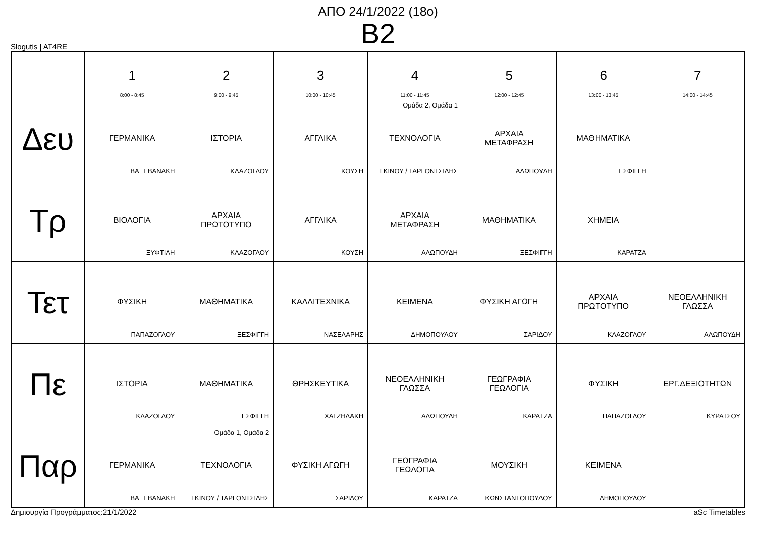ΑΠΟ 24/1/2022 (18ο)
Β2
Slogutis | AT4RE
| | 1 8:00 - 8:45 | 2 9:00 - 9:45 | 3 10:00 - 10:45 | 4 11:00 - 11:45 | 5 12:00 - 12:45 | 6 13:00 - 13:45 | 7 14:00 - 14:45 |
| --- | --- | --- | --- | --- | --- | --- | --- |
| Δευ | ΓΕΡΜΑΝΙΚΑ ΒΑΞΕΒΑΝΑΚΗ | ΙΣΤΟΡΙΑ ΚΛΑΖΟΓΛΟΥ | ΑΓΓΛΙΚΑ ΚΟΥΣΗ | Ομάδα 2, Ομάδα 1 ΤΕΧΝΟΛΟΓΙΑ ΓΚΙΝΟΥ / ΤΑΡΓΟΝΤΣΙΔΗΣ | ΑΡΧΑΙΑ ΜΕΤΑΦΡΑΣΗ ΑΛΩΠΟΥΔΗ | ΜΑΘΗΜΑΤΙΚΑ ΞΕΣΦΙΓΓΗ | |
| Τρ | ΒΙΟΛΟΓΙΑ ΞΥΦΤΙΛΗ | ΑΡΧΑΙΑ ΠΡΩΤΟΤΥΠΟ ΚΛΑΖΟΓΛΟΥ | ΑΓΓΛΙΚΑ ΚΟΥΣΗ | ΑΡΧΑΙΑ ΜΕΤΑΦΡΑΣΗ ΑΛΩΠΟΥΔΗ | ΜΑΘΗΜΑΤΙΚΑ ΞΕΣΦΙΓΓΗ | ΧΗΜΕΙΑ ΚΑΡΑΤΖΑ | |
| Τετ | ΦΥΣΙΚΗ ΠΑΠΑΖΟΓΛΟΥ | ΜΑΘΗΜΑΤΙΚΑ ΞΕΣΦΙΓΓΗ | ΚΑΛΛΙΤΕΧΝΙΚΑ ΝΑΣΕΛΑΡΗΣ | ΚΕΙΜΕΝΑ ΔΗΜΟΠΟΥΛΟΥ | ΦΥΣΙΚΗ ΑΓΩΓΗ ΣΑΡΙΔΟΥ | ΑΡΧΑΙΑ ΠΡΩΤΟΤΥΠΟ ΚΛΑΖΟΓΛΟΥ | ΝΕΟΕΛΛΗΝΙΚΗ ΓΛΩΣΣΑ ΑΛΩΠΟΥΔΗ |
| Πε | ΙΣΤΟΡΙΑ ΚΛΑΖΟΓΛΟΥ | ΜΑΘΗΜΑΤΙΚΑ ΞΕΣΦΙΓΓΗ | ΘΡΗΣΚΕΥΤΙΚΑ ΧΑΤΖΗΔΑΚΗ | ΝΕΟΕΛΛΗΝΙΚΗ ΓΛΩΣΣΑ ΑΛΩΠΟΥΔΗ | ΓΕΩΓΡΑΦΙΑ ΓΕΩΛΟΓΙΑ ΚΑΡΑΤΖΑ | ΦΥΣΙΚΗ ΠΑΠΑΖΟΓΛΟΥ | ΕΡΓ.ΔΕΞΙΟΤΗΤΩΝ ΚΥΡΑΤΣΟΥ |
| Παρ | ΓΕΡΜΑΝΙΚΑ ΒΑΞΕΒΑΝΑΚΗ | Ομάδα 1, Ομάδα 2 ΤΕΧΝΟΛΟΓΙΑ ΓΚΙΝΟΥ / ΤΑΡΓΟΝΤΣΙΔΗΣ | ΦΥΣΙΚΗ ΑΓΩΓΗ ΣΑΡΙΔΟΥ | ΓΕΩΓΡΑΦΙΑ ΓΕΩΛΟΓΙΑ ΚΑΡΑΤΖΑ | ΜΟΥΣΙΚΗ ΚΩΝΣΤΑΝΤΟΠΟΥΛΟΥ | ΚΕΙΜΕΝΑ ΔΗΜΟΠΟΥΛΟΥ | |
Δημιουργία Προγράμματος:21/1/2022 aSc Timetables